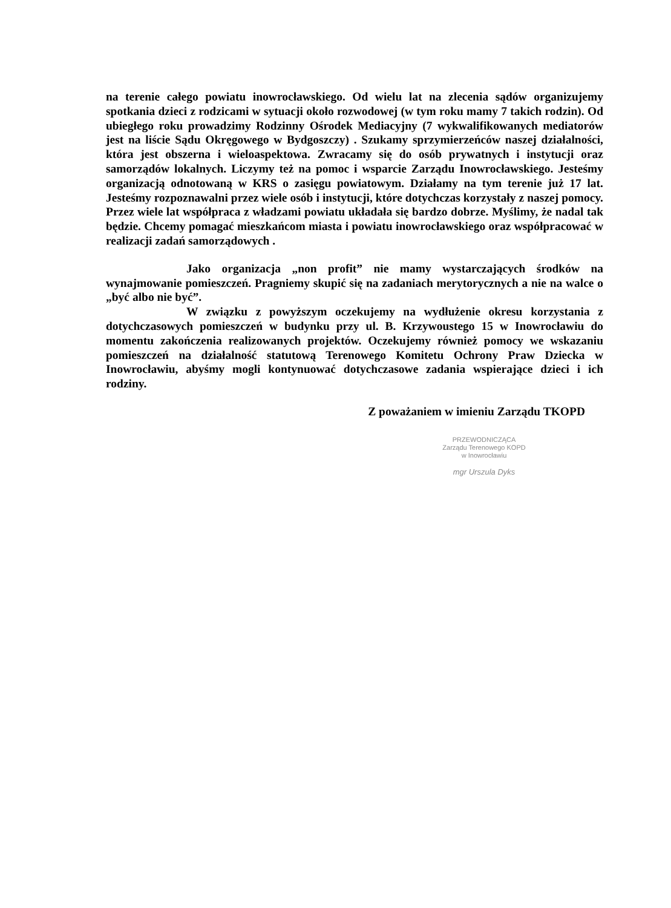na terenie całego powiatu inowrocławskiego. Od wielu lat na zlecenia sądów organizujemy spotkania dzieci z rodzicami w sytuacji około rozwodowej (w tym roku mamy 7 takich rodzin). Od ubiegłego roku prowadzimy Rodzinny Ośrodek Mediacyjny (7 wykwalifikowanych mediatorów jest na liście Sądu Okręgowego w Bydgoszczy) . Szukamy sprzymierzeńców naszej działalności, która jest obszerna i wieloaspektowa. Zwracamy się do osób prywatnych i instytucji oraz samorządów lokalnych. Liczymy też na pomoc i wsparcie Zarządu Inowrocławskiego. Jesteśmy organizacją odnotowaną w KRS o zasięgu powiatowym. Działamy na tym terenie już 17 lat. Jesteśmy rozpoznawalni przez wiele osób i instytucji, które dotychczas korzystały z naszej pomocy. Przez wiele lat współpraca z władzami powiatu układała się bardzo dobrze. Myślimy, że nadal tak będzie. Chcemy pomagać mieszkańcom miasta i powiatu inowrocławskiego oraz współpracować w realizacji zadań samorządowych .
Jako organizacja „non profit” nie mamy wystarczających środków na wynajmowanie pomieszczeń. Pragniemy skupić się na zadaniach merytorycznych a nie na walce o „być albo nie być”.
W związku z powyższym oczekujemy na wydłużenie okresu korzystania z dotychczasowych pomieszczeń w budynku przy ul. B. Krzywoustego 15 w Inowrocławiu do momentu zakończenia realizowanych projektów. Oczekujemy również pomocy we wskazaniu pomieszczeń na działalność statutową Terenowego Komitetu Ochrony Praw Dziecka w Inowrocławiu, abyśmy mogli kontynuować dotychczasowe zadania wspierające dzieci i ich rodziny.
Z poważaniem w imieniu Zarządu TKOPD
PRZEWODNICZĄCA
Zarządu Terenowego KOPD
w Inowrocławiu
mgr Urszula Dyks